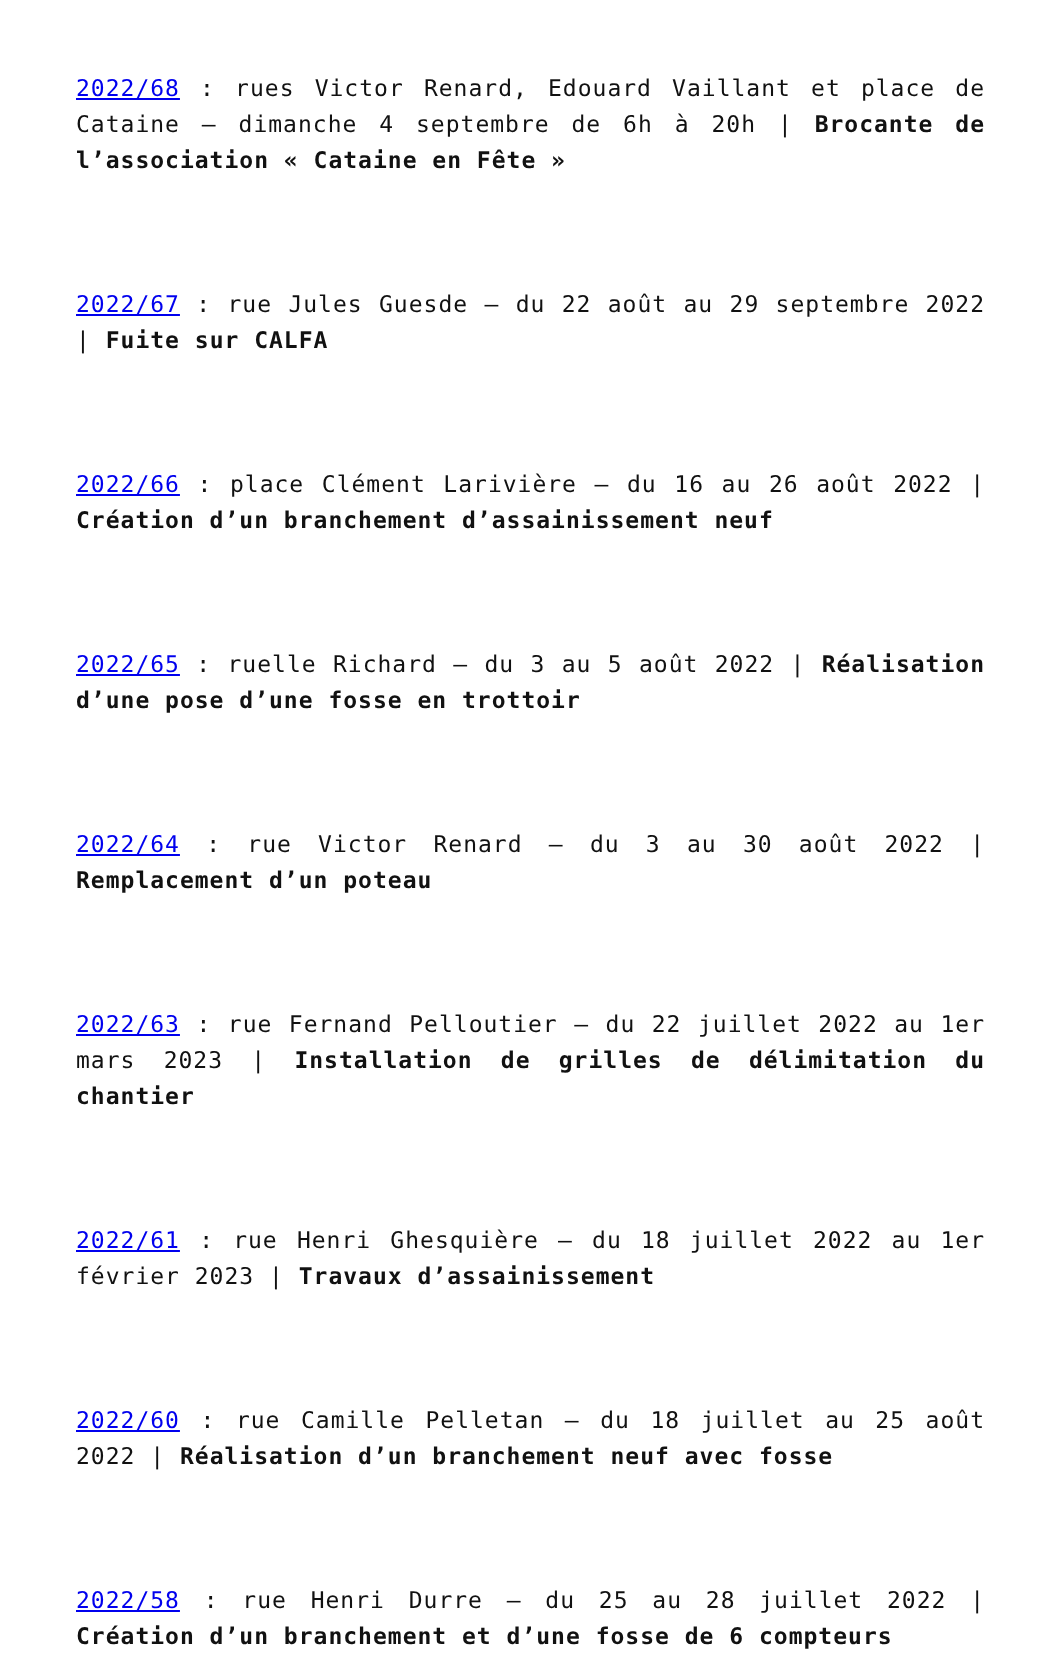2022/68 : rues Victor Renard, Edouard Vaillant et place de Cataine – dimanche 4 septembre de 6h à 20h | Brocante de l’association « Cataine en Fête »
2022/67 : rue Jules Guesde – du 22 août au 29 septembre 2022 | Fuite sur CALFA
2022/66 : place Clément Larivière – du 16 au 26 août 2022 | Création d’un branchement d’assainissement neuf
2022/65 : ruelle Richard – du 3 au 5 août 2022 | Réalisation d’une pose d’une fosse en trottoir
2022/64 : rue Victor Renard – du 3 au 30 août 2022 | Remplacement d’un poteau
2022/63 : rue Fernand Pelloutier – du 22 juillet 2022 au 1er mars 2023 | Installation de grilles de délimitation du chantier
2022/61 : rue Henri Ghesquière – du 18 juillet 2022 au 1er février 2023 | Travaux d’assainissement
2022/60 : rue Camille Pelletan – du 18 juillet au 25 août 2022 | Réalisation d’un branchement neuf avec fosse
2022/58 : rue Henri Durre – du 25 au 28 juillet 2022 | Création d’un branchement et d’une fosse de 6 compteurs